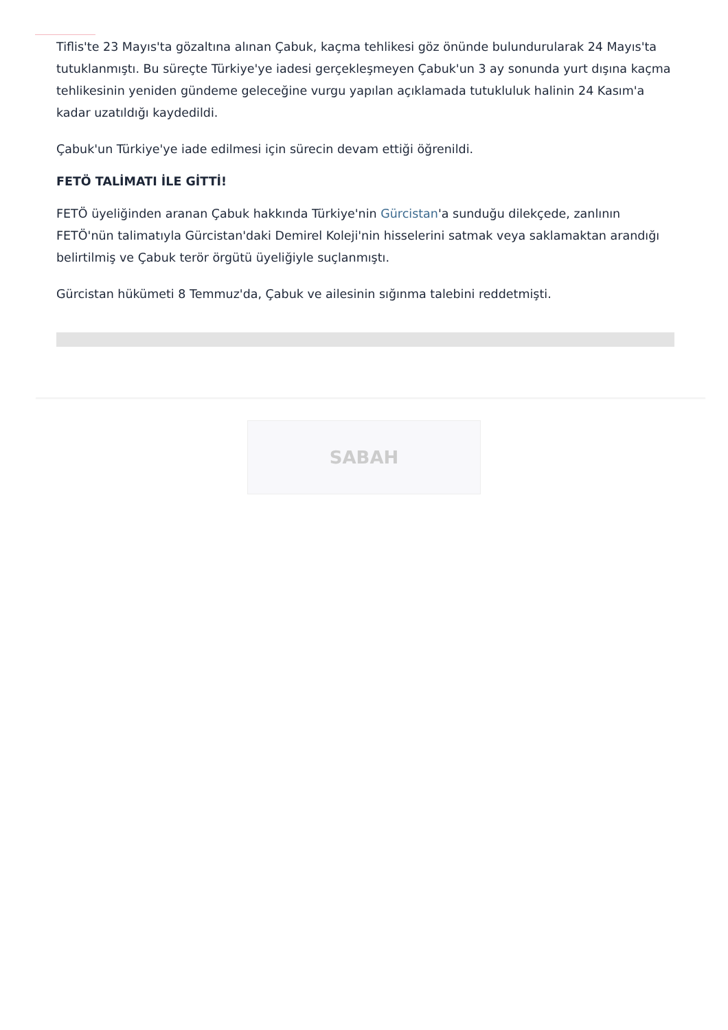Tiflis'te 23 Mayıs'ta gözaltına alınan Çabuk, kaçma tehlikesi göz önünde bulundurularak 24 Mayıs'ta tutuklanmıştı. Bu süreçte Türkiye'ye iadesi gerçekleşmeyen Çabuk'un 3 ay sonunda yurt dışına kaçma tehlikesinin yeniden gündeme geleceğine vurgu yapılan açıklamada tutukluluk halinin 24 Kasım'a kadar uzatıldığı kaydedildi.
Çabuk'un Türkiye'ye iade edilmesi için sürecin devam ettiği öğrenildi.
FETÖ TALİMATI İLE GİTTİ!
FETÖ üyeliğinden aranan Çabuk hakkında Türkiye'nin Gürcistan'a sunduğu dilekçede, zanlının FETÖ'nün talimatıyla Gürcistan'daki Demirel Koleji'nin hisselerini satmak veya saklamaktan arandığı belirtilmiş ve Çabuk terör örgütü üyeliğiyle suçlanmıştı.
Gürcistan hükümeti 8 Temmuz'da, Çabuk ve ailesinin sığınma talebini reddetmişti.
SABAH